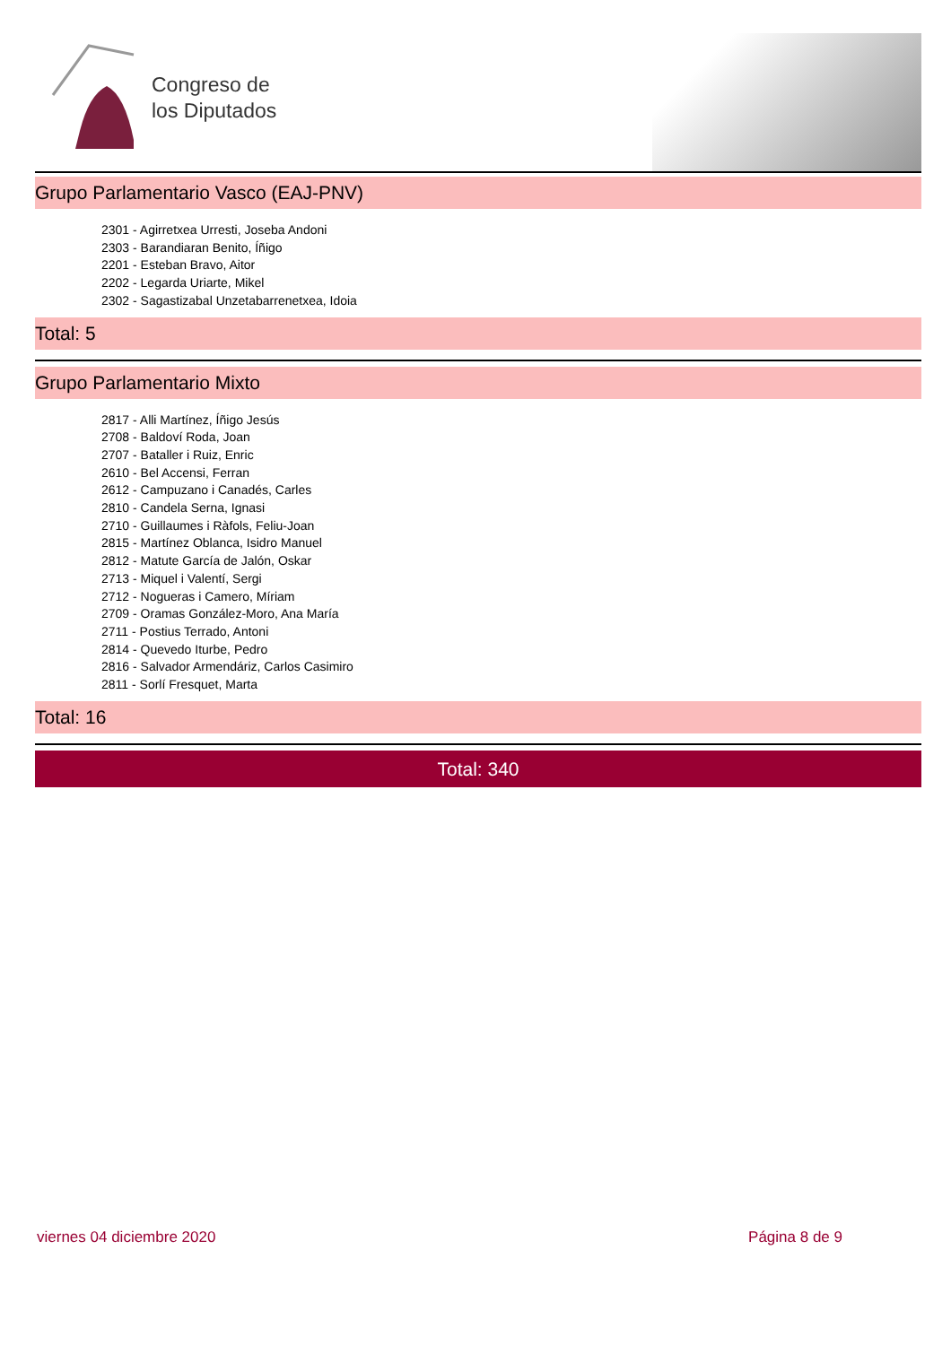Congreso de
los Diputados
Grupo Parlamentario Vasco (EAJ-PNV)
2301 - Agirretxea Urresti, Joseba Andoni
2303 - Barandiaran Benito, Íñigo
2201 - Esteban Bravo, Aitor
2202 - Legarda Uriarte, Mikel
2302 - Sagastizabal Unzetabarrenetxea, Idoia
Total: 5
Grupo Parlamentario Mixto
2817 - Alli Martínez, Íñigo Jesús
2708 - Baldoví Roda, Joan
2707 - Bataller i Ruiz, Enric
2610 - Bel Accensi, Ferran
2612 - Campuzano i Canadés, Carles
2810 - Candela Serna, Ignasi
2710 - Guillaumes i Ràfols, Feliu-Joan
2815 - Martínez Oblanca, Isidro Manuel
2812 - Matute García de Jalón, Oskar
2713 - Miquel i Valentí, Sergi
2712 - Nogueras i Camero, Míriam
2709 - Oramas González-Moro, Ana María
2711 - Postius Terrado, Antoni
2814 - Quevedo Iturbe, Pedro
2816 - Salvador Armendáriz, Carlos Casimiro
2811 - Sorlí Fresquet, Marta
Total: 16
Total: 340
viernes 04 diciembre 2020 Página 8 de 9